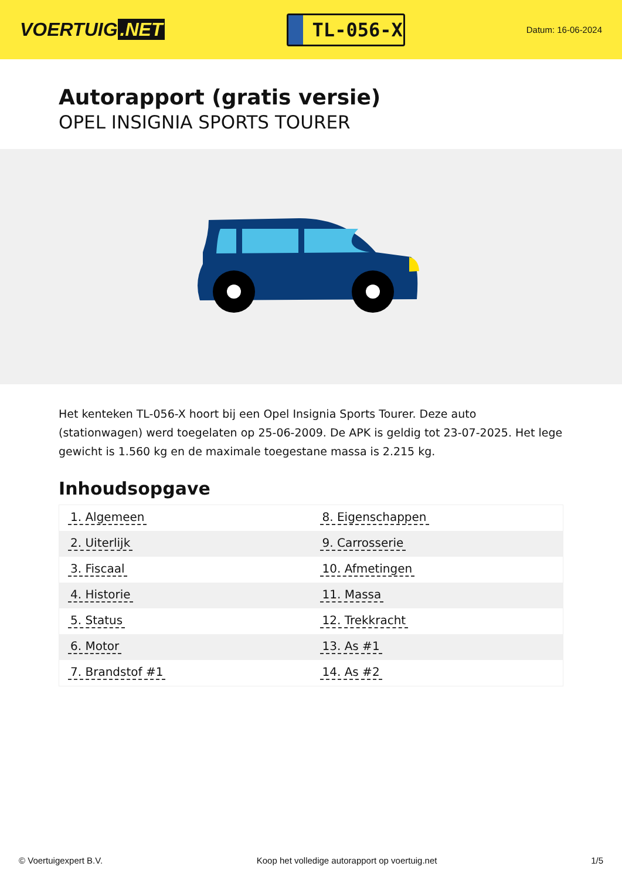VOERTUIG.NET
TL-056-X
Datum: 16-06-2024
Autorapport (gratis versie)
OPEL INSIGNIA SPORTS TOURER
Het kenteken TL-056-X hoort bij een Opel Insignia Sports Tourer. Deze auto (stationwagen) werd toegelaten op 25-06-2009. De APK is geldig tot 23-07-2025. Het lege gewicht is 1.560 kg en de maximale toegestane massa is 2.215 kg.
Inhoudsopgave
| 1. Algemeen | 8. Eigenschappen |
| 2. Uiterlijk | 9. Carrosserie |
| 3. Fiscaal | 10. Afmetingen |
| 4. Historie | 11. Massa |
| 5. Status | 12. Trekkracht |
| 6. Motor | 13. As #1 |
| 7. Brandstof #1 | 14. As #2 |
© Voertuigexpert B.V. Koop het volledige autorapport op voertuig.net 1/5